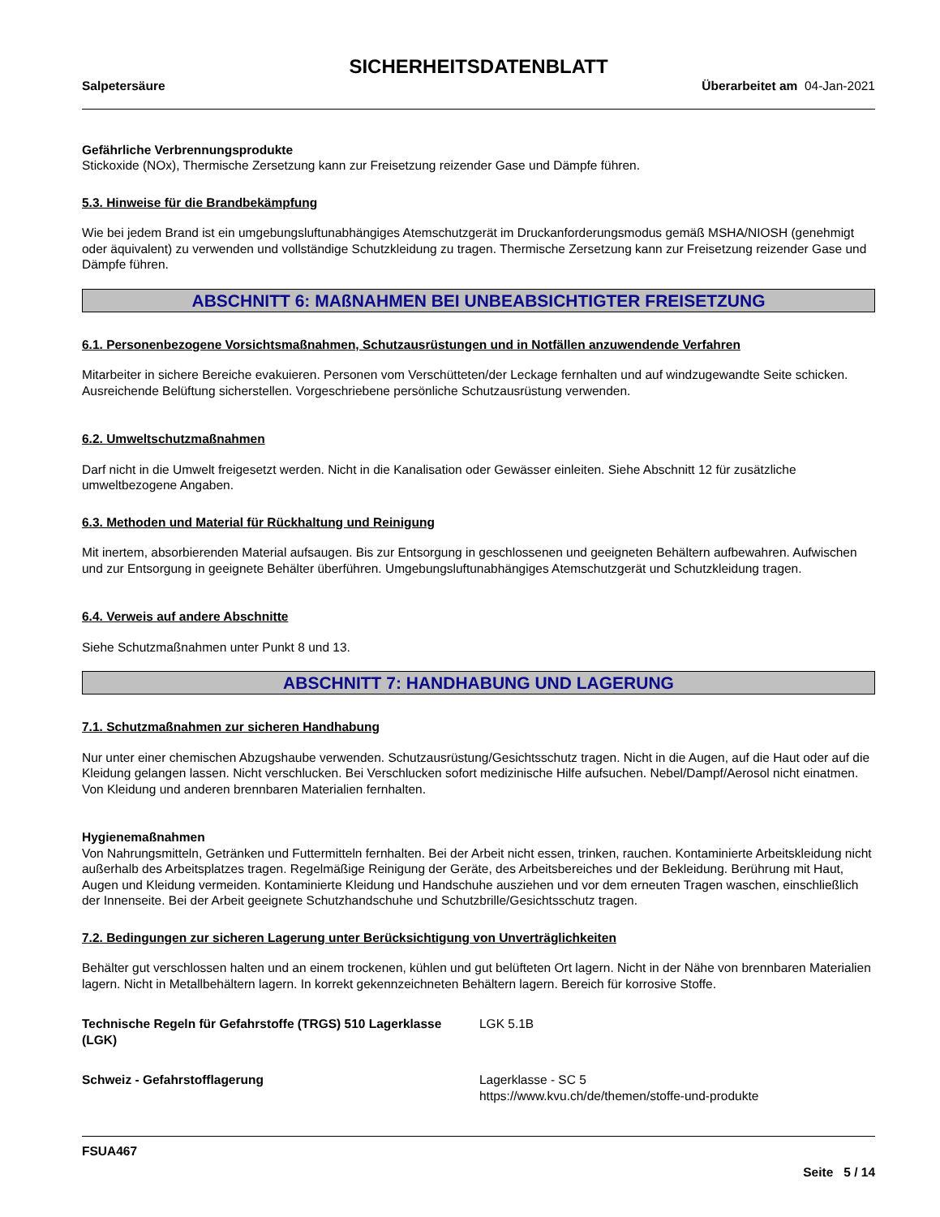SICHERHEITSDATENBLATT
Salpetersäure Überarbeitet am 04-Jan-2021
Gefährliche Verbrennungsprodukte
Stickoxide (NOx), Thermische Zersetzung kann zur Freisetzung reizender Gase und Dämpfe führen.
5.3. Hinweise für die Brandbekämpfung
Wie bei jedem Brand ist ein umgebungsluftunabhängiges Atemschutzgerät im Druckanforderungsmodus gemäß MSHA/NIOSH (genehmigt oder äquivalent) zu verwenden und vollständige Schutzkleidung zu tragen. Thermische Zersetzung kann zur Freisetzung reizender Gase und Dämpfe führen.
ABSCHNITT 6: MAßNAHMEN BEI UNBEABSICHTIGTER FREISETZUNG
6.1. Personenbezogene Vorsichtsmaßnahmen, Schutzausrüstungen und in Notfällen anzuwendende Verfahren
Mitarbeiter in sichere Bereiche evakuieren. Personen vom Verschütteten/der Leckage fernhalten und auf windzugewandte Seite schicken. Ausreichende Belüftung sicherstellen. Vorgeschriebene persönliche Schutzausrüstung verwenden.
6.2. Umweltschutzmaßnahmen
Darf nicht in die Umwelt freigesetzt werden. Nicht in die Kanalisation oder Gewässer einleiten. Siehe Abschnitt 12 für zusätzliche umweltbezogene Angaben.
6.3. Methoden und Material für Rückhaltung und Reinigung
Mit inertem, absorbierenden Material aufsaugen. Bis zur Entsorgung in geschlossenen und geeigneten Behältern aufbewahren. Aufwischen und zur Entsorgung in geeignete Behälter überführen. Umgebungsluftunabhängiges Atemschutzgerät und Schutzkleidung tragen.
6.4. Verweis auf andere Abschnitte
Siehe Schutzmaßnahmen unter Punkt 8 und 13.
ABSCHNITT 7: HANDHABUNG UND LAGERUNG
7.1. Schutzmaßnahmen zur sicheren Handhabung
Nur unter einer chemischen Abzugshaube verwenden. Schutzausrüstung/Gesichtsschutz tragen. Nicht in die Augen, auf die Haut oder auf die Kleidung gelangen lassen. Nicht verschlucken. Bei Verschlucken sofort medizinische Hilfe aufsuchen. Nebel/Dampf/Aerosol nicht einatmen. Von Kleidung und anderen brennbaren Materialien fernhalten.
Hygienemaßnahmen
Von Nahrungsmitteln, Getränken und Futtermitteln fernhalten. Bei der Arbeit nicht essen, trinken, rauchen. Kontaminierte Arbeitskleidung nicht außerhalb des Arbeitsplatzes tragen. Regelmäßige Reinigung der Geräte, des Arbeitsbereiches und der Bekleidung. Berührung mit Haut, Augen und Kleidung vermeiden. Kontaminierte Kleidung und Handschuhe ausziehen und vor dem erneuten Tragen waschen, einschließlich der Innenseite. Bei der Arbeit geeignete Schutzhandschuhe und Schutzbrille/Gesichtsschutz tragen.
7.2. Bedingungen zur sicheren Lagerung unter Berücksichtigung von Unverträglichkeiten
Behälter gut verschlossen halten und an einem trockenen, kühlen und gut belüfteten Ort lagern. Nicht in der Nähe von brennbaren Materialien lagern. Nicht in Metallbehältern lagern. In korrekt gekennzeichneten Behältern lagern. Bereich für korrosive Stoffe.
Technische Regeln für Gefahrstoffe (TRGS) 510 Lagerklasse (LGK)
LGK 5.1B
Schweiz - Gefahrstofflagerung Lagerklasse - SC 5
https://www.kvu.ch/de/themen/stoffe-und-produkte
FSUA467
Seite 5 / 14